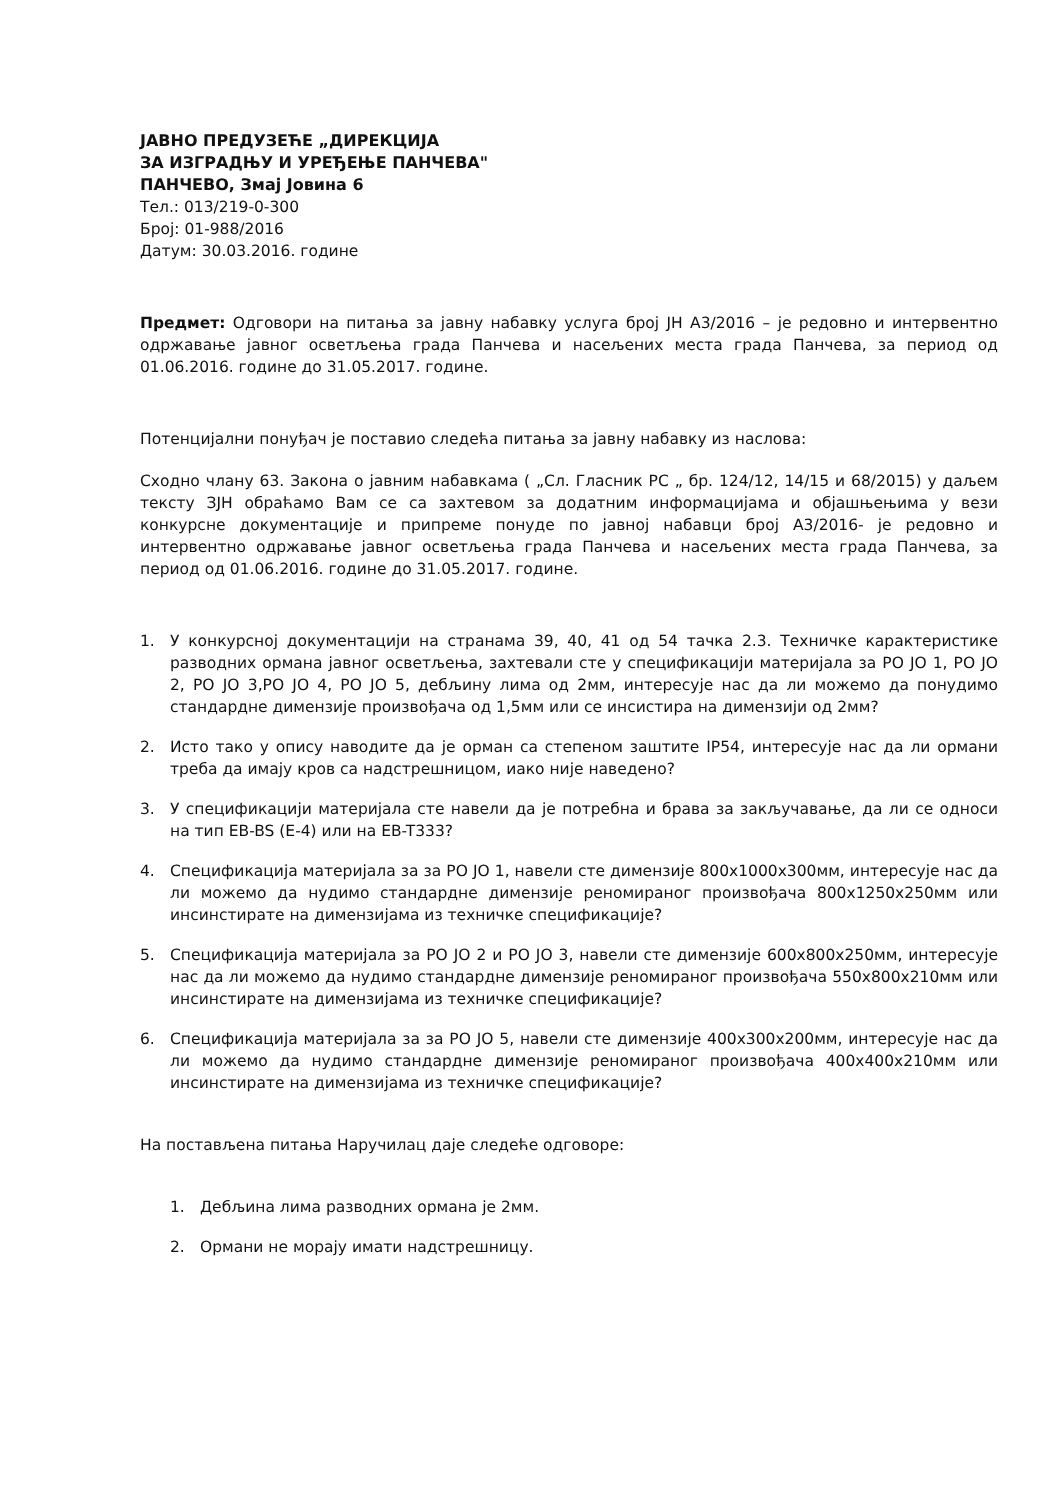ЈАВНО ПРЕДУЗЕЋЕ „ДИРЕКЦИЈА
ЗА ИЗГРАДЊУ И УРЕЂЕЊЕ ПАНЧЕВА"
ПАНЧЕВО, Змај Јовина 6
Тел.: 013/219-0-300
Број: 01-988/2016
Датум: 30.03.2016. године
Предмет: Одговори на питања за јавну набавку услуга број ЈН А3/2016 – је редовно и интервентно одржавање јавног осветљења града Панчева и насељених места града Панчева, за период од 01.06.2016. године до 31.05.2017. године.
Потенцијални понуђач је поставио следећа питања за јавну набавку из наслова:
Сходно члану 63. Закона о јавним набавкама ( „Сл. Гласник РС „ бр. 124/12, 14/15 и 68/2015) у даљем тексту ЗЈН обраћамо Вам се са захтевом за додатним информацијама и објашњењима у вези конкурсне документације и припреме понуде по јавној набавци број А3/2016- је редовно и интервентно одржавање јавног осветљења града Панчева и насељених места града Панчева, за период од 01.06.2016. године до 31.05.2017. године.
1. У конкурсној документацији на странама 39, 40, 41 од 54 тачка 2.3. Техничке карактеристике разводних ормана јавног осветљења, захтевали сте у спецификацији материјала за РО ЈО 1, РО ЈО 2, РО ЈО 3,РО ЈО 4, РО ЈО 5, дебљину лима од 2мм, интересује нас да ли можемо да понудимо стандардне димензије произвођача од 1,5мм или се инсистира на димензији од 2мм?
2. Исто тако у опису наводите да је орман са степеном заштите IP54, интересује нас да ли ормани треба да имају кров са надстрешницом, иако није наведено?
3. У спецификацији материјала сте навели да је потребна и брава за закључавање, да ли се односи на тип EB-BS (E-4) или на EB-T333?
4. Спецификација материјала за за РО ЈО 1, навели сте димензије 800x1000x300мм, интересује нас да ли можемо да нудимо стандардне димензије реномираног произвођача 800x1250x250мм или инсинстирате на димензијама из техничке спецификације?
5. Спецификација материјала за РО ЈО 2 и РО ЈО 3, навели сте димензије 600x800x250мм, интересује нас да ли можемо да нудимо стандардне димензије реномираног произвођача 550x800x210мм или инсинстирате на димензијама из техничке спецификације?
6. Спецификација материјала за за РО ЈО 5, навели сте димензије 400x300x200мм, интересује нас да ли можемо да нудимо стандардне димензије реномираног произвођача 400x400x210мм или инсинстирате на димензијама из техничке спецификације?
На постављена питања Наручилац даје следеће одговоре:
1. Дебљина лима разводних ормана је 2мм.
2. Ормани не морају имати надстрешницу.